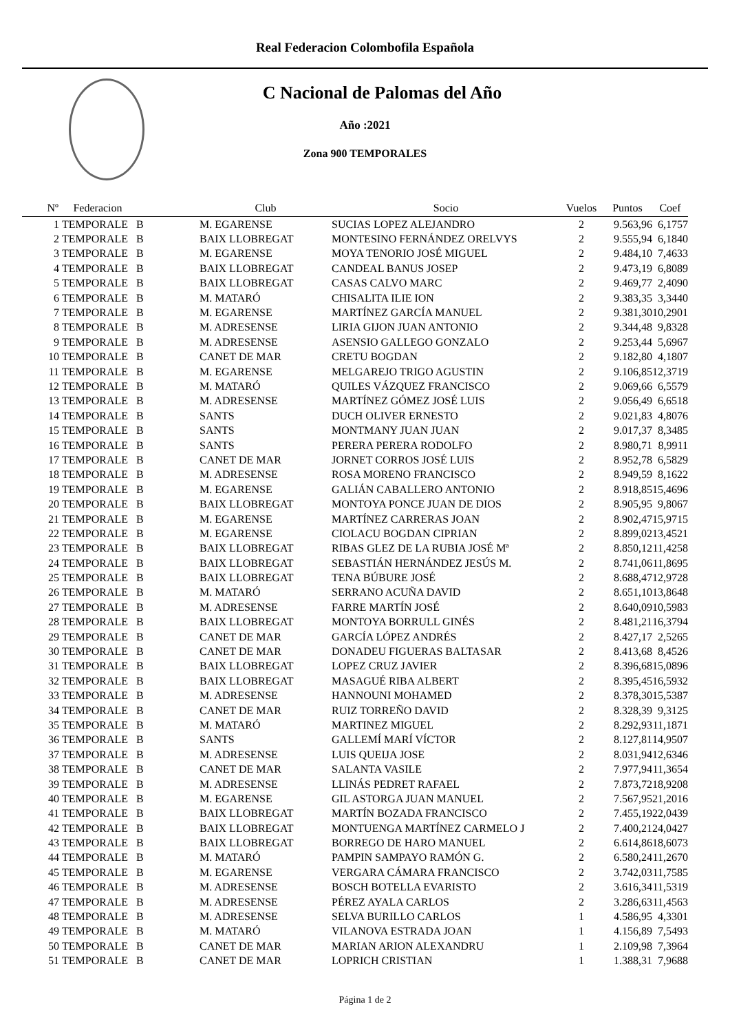Real Federacion Colombofila Española
C Nacional de Palomas del Año
Año :2021
Zona 900 TEMPORALES
| Nº | Federacion | | Club | Socio | Vuelos | Puntos | Coef |
| --- | --- | --- | --- | --- | --- | --- | --- |
| 1 | TEMPORALE | B | M. EGARENSE | SUCIAS LOPEZ ALEJANDRO | 2 | 9.563,96 | 6,1757 |
| 2 | TEMPORALE | B | BAIX LLOBREGAT | MONTESINO FERNÁNDEZ ORELVYS | 2 | 9.555,94 | 6,1840 |
| 3 | TEMPORALE | B | M. EGARENSE | MOYA TENORIO JOSÉ MIGUEL | 2 | 9.484,10 | 7,4633 |
| 4 | TEMPORALE | B | BAIX LLOBREGAT | CANDEAL BANUS JOSEP | 2 | 9.473,19 | 6,8089 |
| 5 | TEMPORALE | B | BAIX LLOBREGAT | CASAS CALVO MARC | 2 | 9.469,77 | 2,4090 |
| 6 | TEMPORALE | B | M. MATARÓ | CHISALITA ILIE ION | 2 | 9.383,35 | 3,3440 |
| 7 | TEMPORALE | B | M. EGARENSE | MARTÍNEZ GARCÍA MANUEL | 2 | 9.381,30 | 10,2901 |
| 8 | TEMPORALE | B | M. ADRESENSE | LIRIA GIJON JUAN ANTONIO | 2 | 9.344,48 | 9,8328 |
| 9 | TEMPORALE | B | M. ADRESENSE | ASENSIO GALLEGO GONZALO | 2 | 9.253,44 | 5,6967 |
| 10 | TEMPORALE | B | CANET DE MAR | CRETU BOGDAN | 2 | 9.182,80 | 4,1807 |
| 11 | TEMPORALE | B | M. EGARENSE | MELGAREJO TRIGO AGUSTIN | 2 | 9.106,85 | 12,3719 |
| 12 | TEMPORALE | B | M. MATARÓ | QUILES VÁZQUEZ FRANCISCO | 2 | 9.069,66 | 6,5579 |
| 13 | TEMPORALE | B | M. ADRESENSE | MARTÍNEZ GÓMEZ JOSÉ LUIS | 2 | 9.056,49 | 6,6518 |
| 14 | TEMPORALE | B | SANTS | DUCH OLIVER ERNESTO | 2 | 9.021,83 | 4,8076 |
| 15 | TEMPORALE | B | SANTS | MONTMANY JUAN JUAN | 2 | 9.017,37 | 8,3485 |
| 16 | TEMPORALE | B | SANTS | PERERA PERERA RODOLFO | 2 | 8.980,71 | 8,9911 |
| 17 | TEMPORALE | B | CANET DE MAR | JORNET CORROS JOSÉ LUIS | 2 | 8.952,78 | 6,5829 |
| 18 | TEMPORALE | B | M. ADRESENSE | ROSA MORENO FRANCISCO | 2 | 8.949,59 | 8,1622 |
| 19 | TEMPORALE | B | M. EGARENSE | GALIÁN CABALLERO ANTONIO | 2 | 8.918,85 | 15,4696 |
| 20 | TEMPORALE | B | BAIX LLOBREGAT | MONTOYA PONCE JUAN DE DIOS | 2 | 8.905,95 | 9,8067 |
| 21 | TEMPORALE | B | M. EGARENSE | MARTÍNEZ CARRERAS JOAN | 2 | 8.902,47 | 15,9715 |
| 22 | TEMPORALE | B | M. EGARENSE | CIOLACU BOGDAN CIPRIAN | 2 | 8.899,02 | 13,4521 |
| 23 | TEMPORALE | B | BAIX LLOBREGAT | RIBAS GLEZ DE LA RUBIA JOSÉ Mª | 2 | 8.850,12 | 11,4258 |
| 24 | TEMPORALE | B | BAIX LLOBREGAT | SEBASTIÁN HERNÁNDEZ JESÚS M. | 2 | 8.741,06 | 11,8695 |
| 25 | TEMPORALE | B | BAIX LLOBREGAT | TENA BÚBURE JOSÉ | 2 | 8.688,47 | 12,9728 |
| 26 | TEMPORALE | B | M. MATARÓ | SERRANO ACUÑA DAVID | 2 | 8.651,10 | 13,8648 |
| 27 | TEMPORALE | B | M. ADRESENSE | FARRE MARTÍN JOSÉ | 2 | 8.640,09 | 10,5983 |
| 28 | TEMPORALE | B | BAIX LLOBREGAT | MONTOYA BORRULL GINÉS | 2 | 8.481,21 | 16,3794 |
| 29 | TEMPORALE | B | CANET DE MAR | GARCÍA LÓPEZ ANDRÉS | 2 | 8.427,17 | 2,5265 |
| 30 | TEMPORALE | B | CANET DE MAR | DONADEU FIGUERAS BALTASAR | 2 | 8.413,68 | 8,4526 |
| 31 | TEMPORALE | B | BAIX LLOBREGAT | LOPEZ CRUZ JAVIER | 2 | 8.396,68 | 15,0896 |
| 32 | TEMPORALE | B | BAIX LLOBREGAT | MASAGUÉ RIBA ALBERT | 2 | 8.395,45 | 16,5932 |
| 33 | TEMPORALE | B | M. ADRESENSE | HANNOUNI MOHAMED | 2 | 8.378,30 | 15,5387 |
| 34 | TEMPORALE | B | CANET DE MAR | RUIZ TORREÑO DAVID | 2 | 8.328,39 | 9,3125 |
| 35 | TEMPORALE | B | M. MATARÓ | MARTINEZ MIGUEL | 2 | 8.292,93 | 11,1871 |
| 36 | TEMPORALE | B | SANTS | GALLEMÍ MARÍ VÍCTOR | 2 | 8.127,81 | 14,9507 |
| 37 | TEMPORALE | B | M. ADRESENSE | LUIS QUEIJA JOSE | 2 | 8.031,94 | 12,6346 |
| 38 | TEMPORALE | B | CANET DE MAR | SALANTA VASILE | 2 | 7.977,94 | 11,3654 |
| 39 | TEMPORALE | B | M. ADRESENSE | LLINÁS PEDRET RAFAEL | 2 | 7.873,72 | 18,9208 |
| 40 | TEMPORALE | B | M. EGARENSE | GIL ASTORGA JUAN MANUEL | 2 | 7.567,95 | 21,2016 |
| 41 | TEMPORALE | B | BAIX LLOBREGAT | MARTÍN BOZADA FRANCISCO | 2 | 7.455,19 | 22,0439 |
| 42 | TEMPORALE | B | BAIX LLOBREGAT | MONTUENGA MARTÍNEZ CARMELO J | 2 | 7.400,21 | 24,0427 |
| 43 | TEMPORALE | B | BAIX LLOBREGAT | BORREGO DE HARO MANUEL | 2 | 6.614,86 | 18,6073 |
| 44 | TEMPORALE | B | M. MATARÓ | PAMPIN SAMPAYO RAMÓN G. | 2 | 6.580,24 | 11,2670 |
| 45 | TEMPORALE | B | M. EGARENSE | VERGARA CÁMARA FRANCISCO | 2 | 3.742,03 | 11,7585 |
| 46 | TEMPORALE | B | M. ADRESENSE | BOSCH BOTELLA EVARISTO | 2 | 3.616,34 | 11,5319 |
| 47 | TEMPORALE | B | M. ADRESENSE | PÉREZ AYALA CARLOS | 2 | 3.286,63 | 11,4563 |
| 48 | TEMPORALE | B | M. ADRESENSE | SELVA BURILLO CARLOS | 1 | 4.586,95 | 4,3301 |
| 49 | TEMPORALE | B | M. MATARÓ | VILANOVA ESTRADA JOAN | 1 | 4.156,89 | 7,5493 |
| 50 | TEMPORALE | B | CANET DE MAR | MARIAN ARION ALEXANDRU | 1 | 2.109,98 | 7,3964 |
| 51 | TEMPORALE | B | CANET DE MAR | LOPRICH CRISTIAN | 1 | 1.388,31 | 7,9688 |
Página 1 de 2